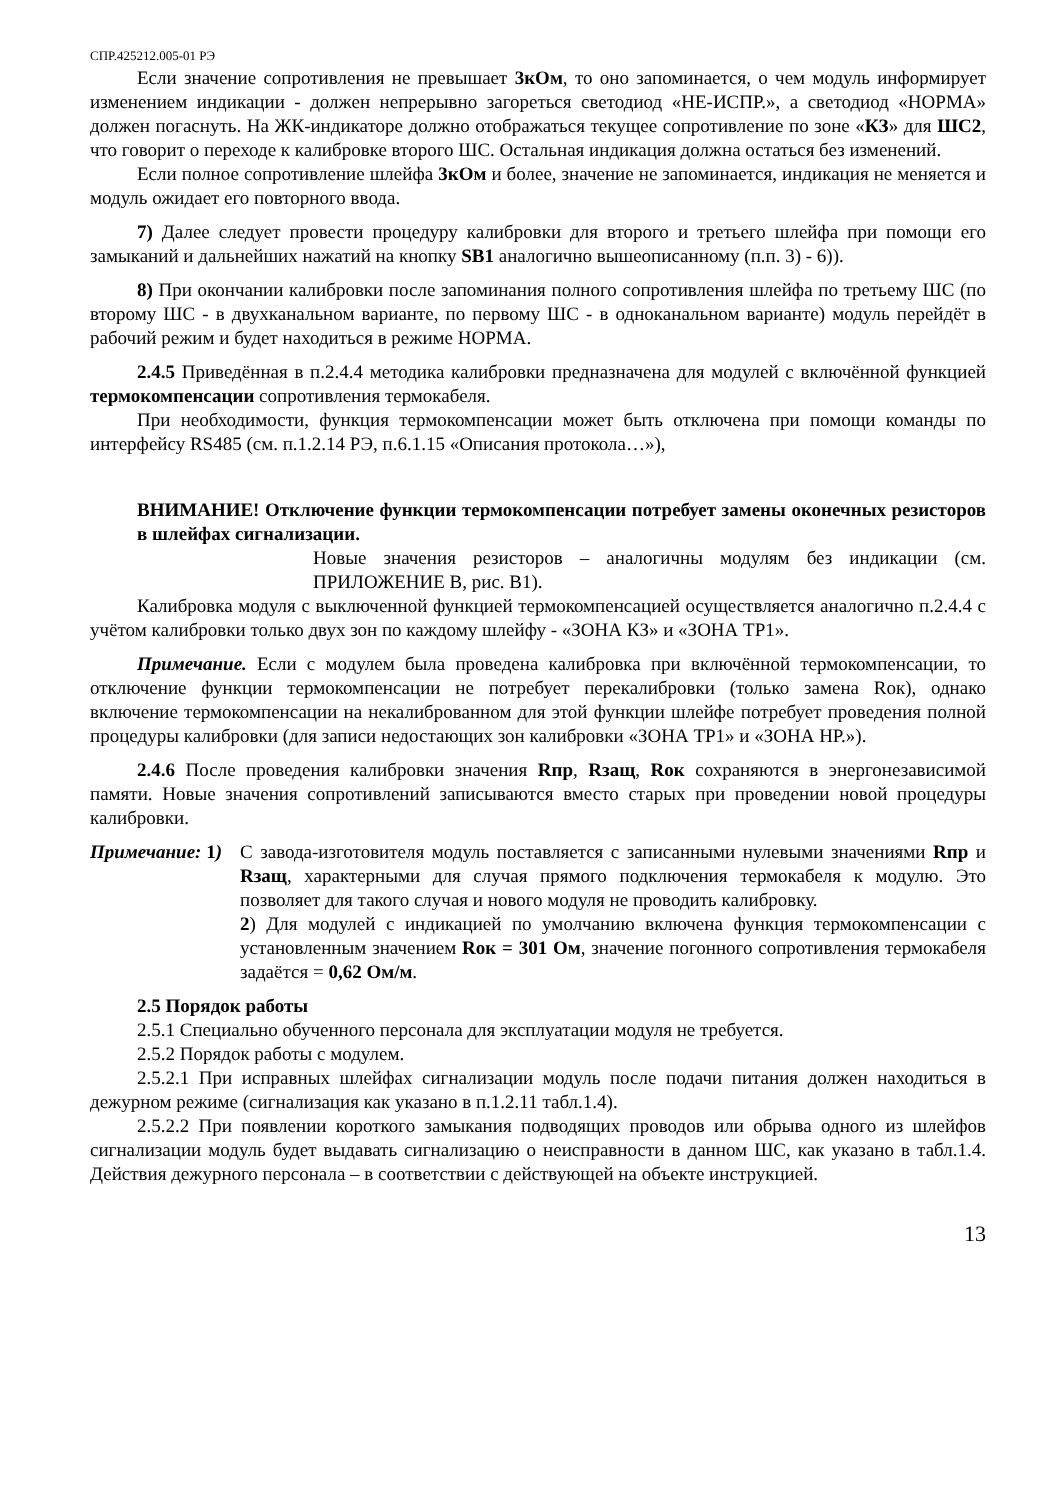СПР.425212.005-01 РЭ
Если значение сопротивления не превышает 3кОм, то оно запоминается, о чем модуль информирует изменением индикации - должен непрерывно загореться светодиод «НЕ-ИСПР.», а светодиод «НОРМА» должен погаснуть. На ЖК-индикаторе должно отображаться текущее сопротивление по зоне «КЗ» для ШС2, что говорит о переходе к калибровке второго ШС. Остальная индикация должна остаться без изменений.
Если полное сопротивление шлейфа 3кОм и более, значение не запоминается, индикация не меняется и модуль ожидает его повторного ввода.
7) Далее следует провести процедуру калибровки для второго и третьего шлейфа при помощи его замыканий и дальнейших нажатий на кнопку SB1 аналогично вышеописанному (п.п. 3) - 6)).
8) При окончании калибровки после запоминания полного сопротивления шлейфа по третьему ШС (по второму ШС - в двухканальном варианте, по первому ШС - в одноканальном варианте) модуль перейдёт в рабочий режим и будет находиться в режиме НОРМА.
2.4.5 Приведённая в п.2.4.4 методика калибровки предназначена для модулей с включённой функцией термокомпенсации сопротивления термокабеля.
При необходимости, функция термокомпенсации может быть отключена при помощи команды по интерфейсу RS485 (см. п.1.2.14 РЭ, п.6.1.15 «Описания протокола…»),
ВНИМАНИЕ! Отключение функции термокомпенсации потребует замены оконечных резисторов в шлейфах сигнализации.
Новые значения резисторов – аналогичны модулям без индикации (см. ПРИЛОЖЕНИЕ В, рис. В1).
Калибровка модуля с выключенной функцией термокомпенсацией осуществляется аналогично п.2.4.4 с учётом калибровки только двух зон по каждому шлейфу - «ЗОНА КЗ» и «ЗОНА ТР1».
Примечание. Если с модулем была проведена калибровка при включённой термокомпенсации, то отключение функции термокомпенсации не потребует перекалибровки (только замена Rок), однако включение термокомпенсации на некалиброванном для этой функции шлейфе потребует проведения полной процедуры калибровки (для записи недостающих зон калибровки «ЗОНА ТР1» и «ЗОНА НР.»).
2.4.6 После проведения калибровки значения Rпр, Rзащ, Rок сохраняются в энергонезависимой памяти. Новые значения сопротивлений записываются вместо старых при проведении новой процедуры калибровки.
Примечание: 1)
С завода-изготовителя модуль поставляется с записанными нулевыми значениями Rпр и Rзащ, характерными для случая прямого подключения термокабеля к модулю. Это позволяет для такого случая и нового модуля не проводить калибровку.
2) Для модулей с индикацией по умолчанию включена функция термокомпенсации с установленным значением Rок = 301 Ом, значение погонного сопротивления термокабеля задаётся = 0,62 Ом/м.
2.5 Порядок работы
2.5.1 Специально обученного персонала для эксплуатации модуля не требуется.
2.5.2 Порядок работы с модулем.
2.5.2.1 При исправных шлейфах сигнализации модуль после подачи питания должен находиться в дежурном режиме (сигнализация как указано в п.1.2.11 табл.1.4).
2.5.2.2 При появлении короткого замыкания подводящих проводов или обрыва одного из шлейфов сигнализации модуль будет выдавать сигнализацию о неисправности в данном ШС, как указано в табл.1.4. Действия дежурного персонала – в соответствии с действующей на объекте инструкцией.
13